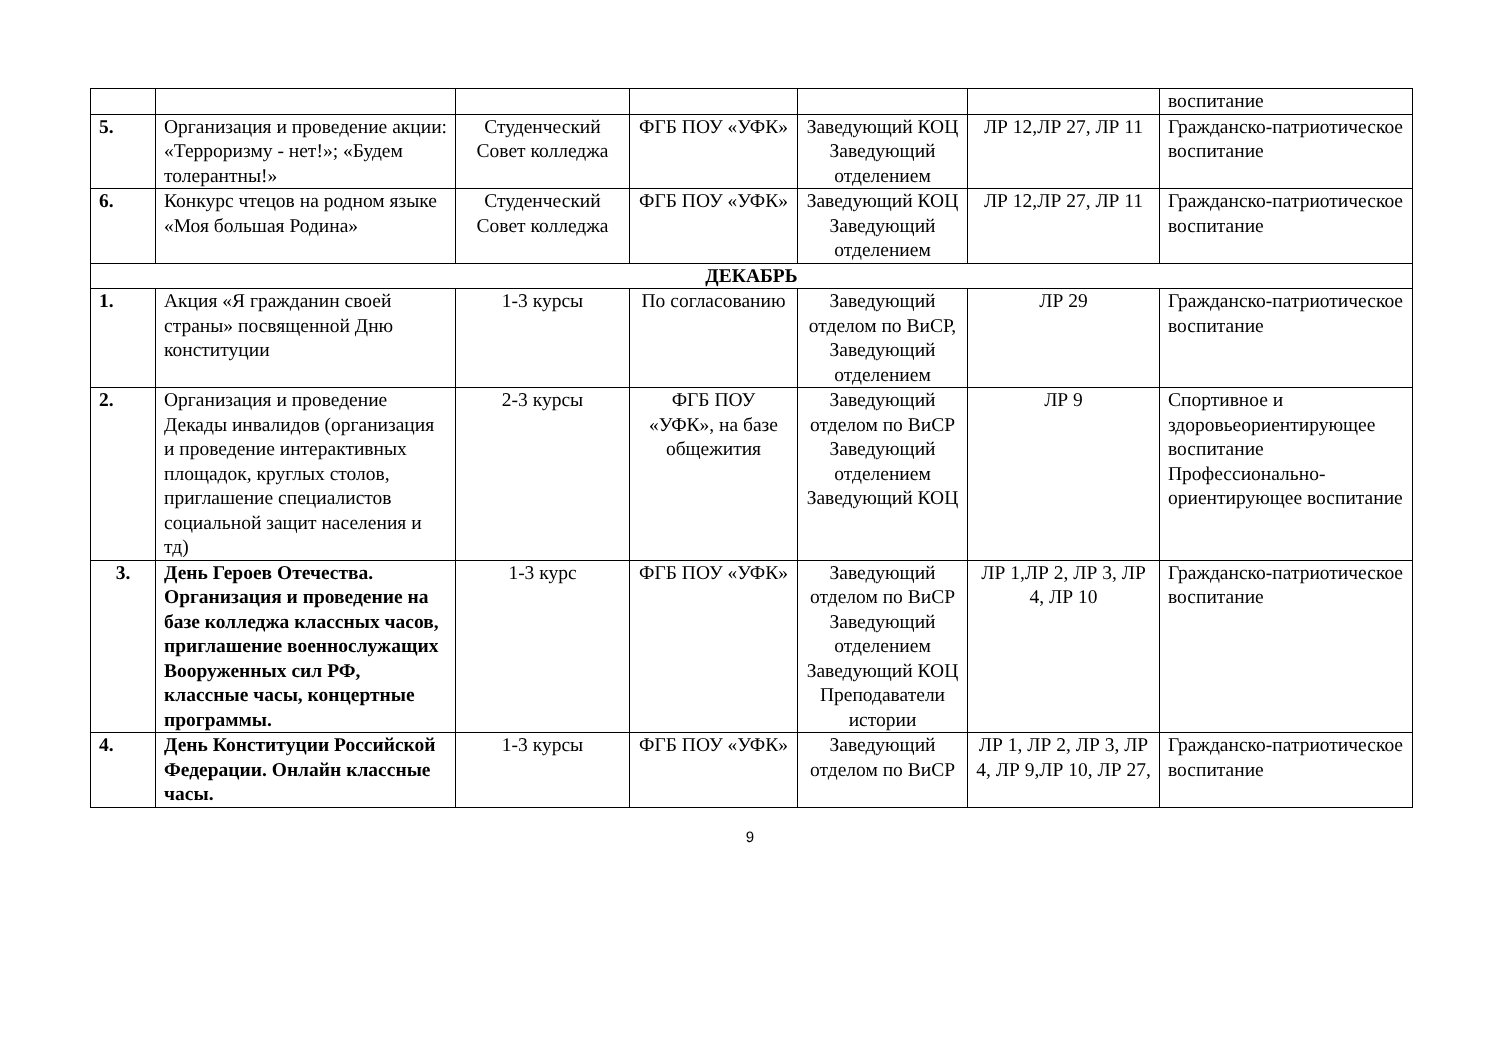| | | | | | | воспитание |
| 5. | Организация и проведение акции: «Терроризму - нет!»; «Будем толерантны!» | Студенческий Совет колледжа | ФГБ ПОУ «УФК» | Заведующий КОЦ Заведующий отделением | ЛР 12,ЛР 27, ЛР 11 | Гражданско-патриотическое воспитание |
| 6. | Конкурс чтецов на родном языке «Моя большая Родина» | Студенческий Совет колледжа | ФГБ ПОУ «УФК» | Заведующий КОЦ Заведующий отделением | ЛР 12,ЛР 27, ЛР 11 | Гражданско-патриотическое воспитание |
| ДЕКАБРЬ | | | | | | |
| 1. | Акция «Я гражданин своей страны» посвященной Дню конституции | 1-3 курсы | По согласованию | Заведующий отделом по ВиСР, Заведующий отделением | ЛР 29 | Гражданско-патриотическое воспитание |
| 2. | Организация и проведение Декады инвалидов (организация и проведение интерактивных площадок, круглых столов, приглашение специалистов социальной защит населения и тд) | 2-3 курсы | ФГБ ПОУ «УФК», на базе общежития | Заведующий отделом по ВиСР Заведующий отделением Заведующий КОЦ | ЛР 9 | Спортивное и здоровьеориентирующее воспитание Профессионально-ориентирующее воспитание |
| 3. | День Героев Отечества. Организация и проведение на базе колледжа классных часов, приглашение военнослужащих Вооруженных сил РФ, классные часы, концертные программы. | 1-3 курс | ФГБ ПОУ «УФК» | Заведующий отделом по ВиСР Заведующий отделением Заведующий КОЦ Преподаватели истории | ЛР 1,ЛР 2, ЛР 3, ЛР 4, ЛР 10 | Гражданско-патриотическое воспитание |
| 4. | День Конституции Российской Федерации. Онлайн классные часы. | 1-3 курсы | ФГБ ПОУ «УФК» | Заведующий отделом по ВиСР | ЛР 1, ЛР 2, ЛР 3, ЛР 4, ЛР 9,ЛР 10, ЛР 27, | Гражданско-патриотическое воспитание |
9